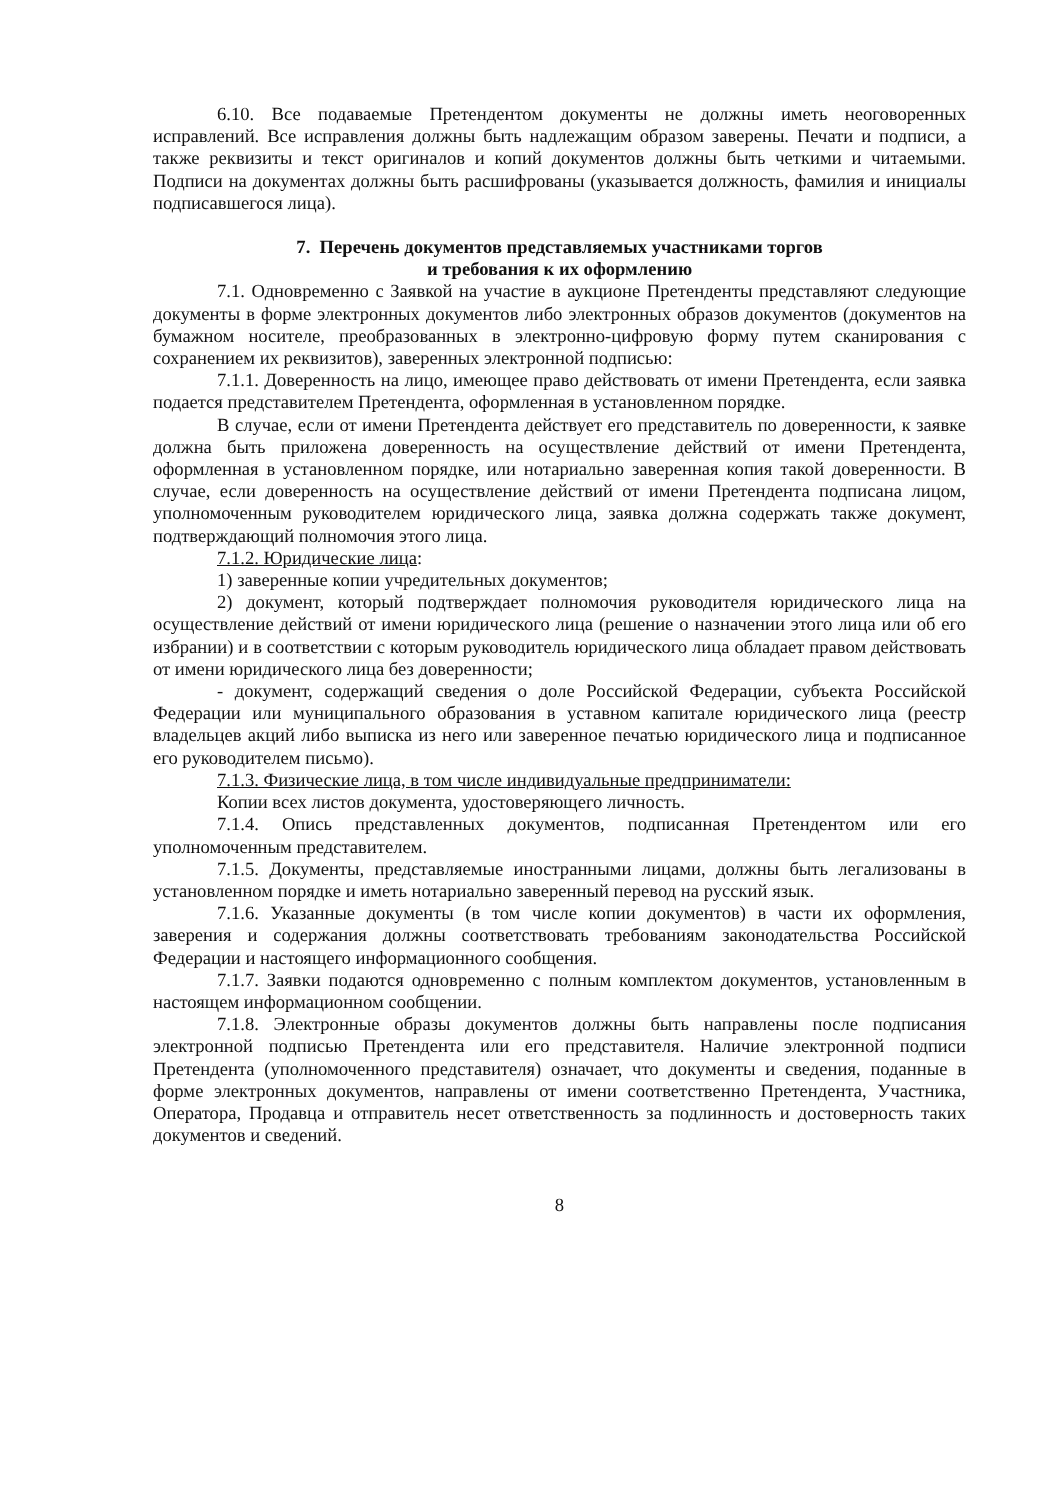6.10. Все подаваемые Претендентом документы не должны иметь неоговоренных исправлений. Все исправления должны быть надлежащим образом заверены. Печати и подписи, а также реквизиты и текст оригиналов и копий документов должны быть четкими и читаемыми. Подписи на документах должны быть расшифрованы (указывается должность, фамилия и инициалы подписавшегося лица).
7. Перечень документов представляемых участниками торгов
и требования к их оформлению
7.1. Одновременно с Заявкой на участие в аукционе Претенденты представляют следующие документы в форме электронных документов либо электронных образов документов (документов на бумажном носителе, преобразованных в электронно-цифровую форму путем сканирования с сохранением их реквизитов), заверенных электронной подписью:
7.1.1. Доверенность на лицо, имеющее право действовать от имени Претендента, если заявка подается представителем Претендента, оформленная в установленном порядке.
В случае, если от имени Претендента действует его представитель по доверенности, к заявке должна быть приложена доверенность на осуществление действий от имени Претендента, оформленная в установленном порядке, или нотариально заверенная копия такой доверенности. В случае, если доверенность на осуществление действий от имени Претендента подписана лицом, уполномоченным руководителем юридического лица, заявка должна содержать также документ, подтверждающий полномочия этого лица.
7.1.2. Юридические лица:
1) заверенные копии учредительных документов;
2) документ, который подтверждает полномочия руководителя юридического лица на осуществление действий от имени юридического лица (решение о назначении этого лица или об его избрании) и в соответствии с которым руководитель юридического лица обладает правом действовать от имени юридического лица без доверенности;
- документ, содержащий сведения о доле Российской Федерации, субъекта Российской Федерации или муниципального образования в уставном капитале юридического лица (реестр владельцев акций либо выписка из него или заверенное печатью юридического лица и подписанное его руководителем письмо).
7.1.3. Физические лица, в том числе индивидуальные предприниматели:
Копии всех листов документа, удостоверяющего личность.
7.1.4. Опись представленных документов, подписанная Претендентом или его уполномоченным представителем.
7.1.5. Документы, представляемые иностранными лицами, должны быть легализованы в установленном порядке и иметь нотариально заверенный перевод на русский язык.
7.1.6. Указанные документы (в том числе копии документов) в части их оформления, заверения и содержания должны соответствовать требованиям законодательства Российской Федерации и настоящего информационного сообщения.
7.1.7. Заявки подаются одновременно с полным комплектом документов, установленным в настоящем информационном сообщении.
7.1.8. Электронные образы документов должны быть направлены после подписания электронной подписью Претендента или его представителя. Наличие электронной подписи Претендента (уполномоченного представителя) означает, что документы и сведения, поданные в форме электронных документов, направлены от имени соответственно Претендента, Участника, Оператора, Продавца и отправитель несет ответственность за подлинность и достоверность таких документов и сведений.
8